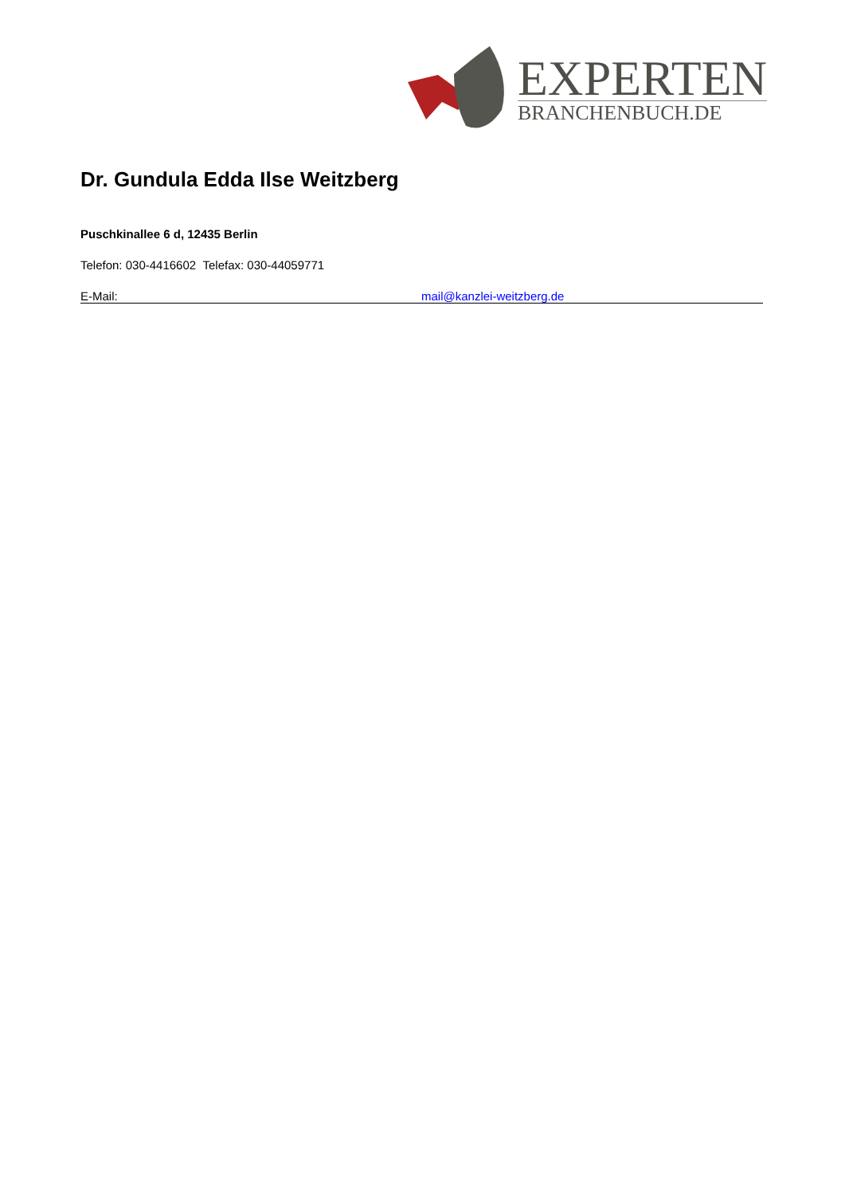EXPERTEN
BRANCHENBUCH.DE
Dr. Gundula Edda Ilse Weitzberg
Puschkinallee 6 d, 12435 Berlin
Telefon: 030-4416602 Telefax: 030-44059771
E-Mail: mail@kanzlei-weitzberg.de